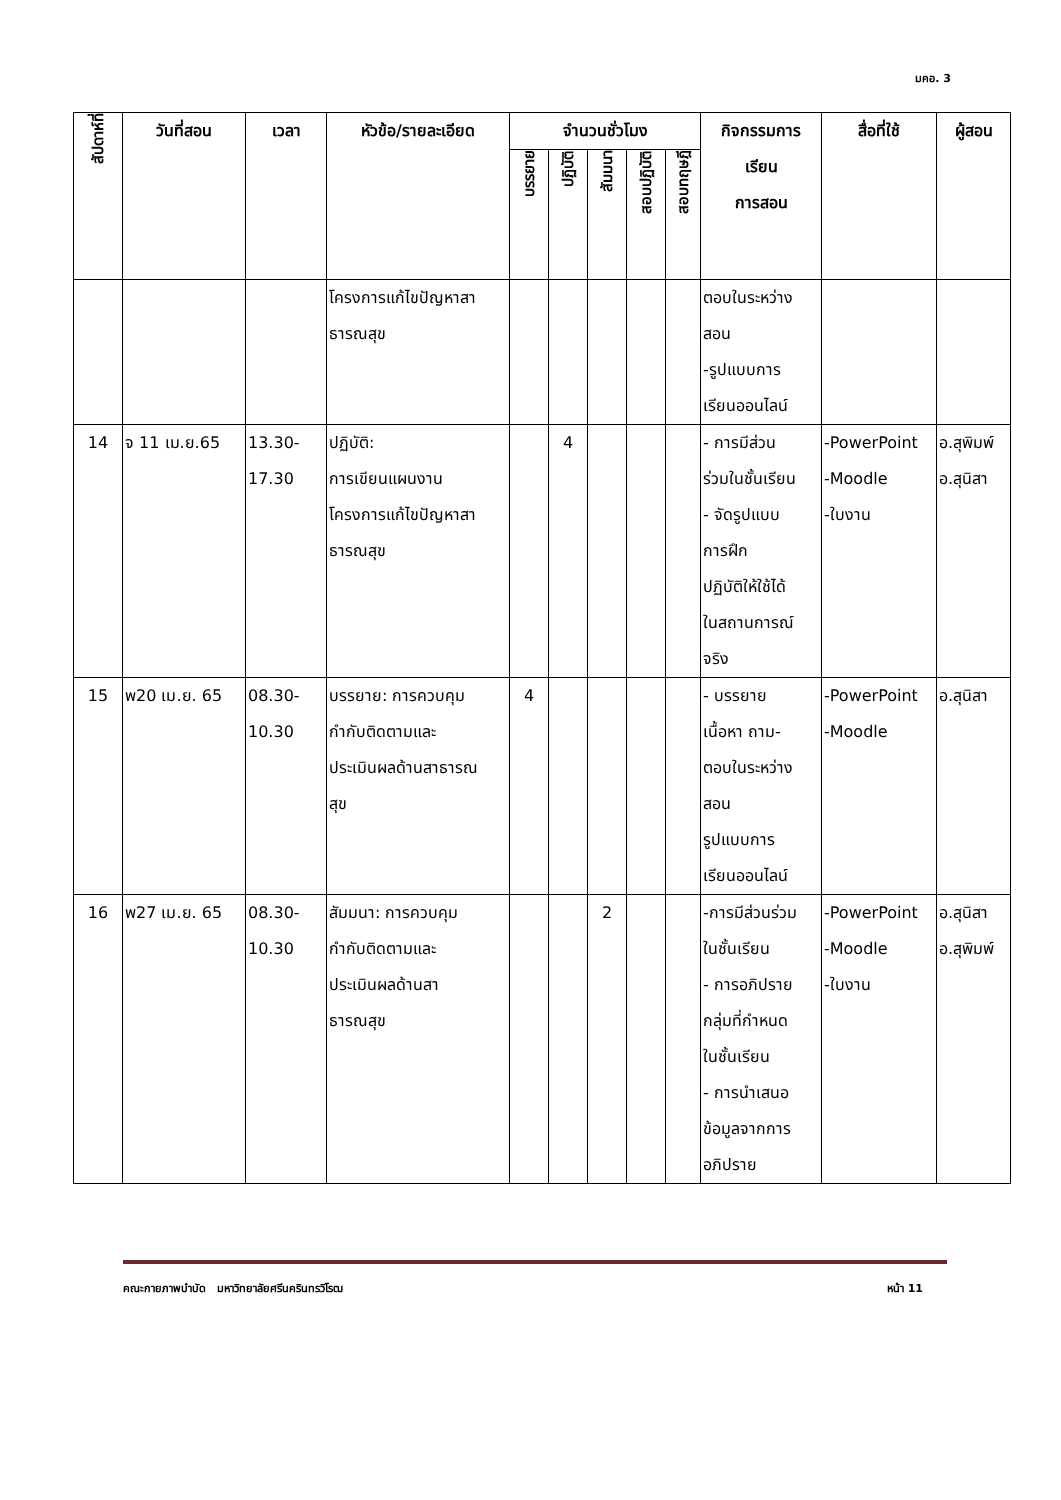มคอ. 3
| สัปดาห์ที่ | วันที่สอน | เวลา | หัวข้อ/รายละเอียด | จำนวนชั่วโมง | | | | | กิจกรรมการ เรียน การสอน | สื่อที่ใช้ | ผู้สอน |
| --- | --- | --- | --- | --- | --- | --- | --- | --- | --- | --- | --- |
| | | | | บรรยาย | ปฏิบัติ | สัมมนา | สอบปฏิบัติ | สอบทฤษฎี | | | |
| | | | โครงการแก้ไขปัญหาสา ธารณสุข | | | | | | ตอบในระหว่าง สอน -รูปแบบการ เรียนออนไลน์ | | |
| 14 | จ 11 เม.ย.65 | 13.30- 17.30 | ปฏิบัติ: การเขียนแผนงาน โครงการแก้ไขปัญหาสา ธารณสุข | | 4 | | | | - การมีส่วน ร่วมในชั้นเรียน - จัดรูปแบบ การฝึก ปฏิบัติให้ใช้ได้ ในสถานการณ์ จริง | -PowerPoint -Moodle -ใบงาน | อ.สุพิมพ์ อ.สุนิสา |
| 15 | พ20 เม.ย. 65 | 08.30- 10.30 | บรรยาย: การควบคุม กำกับติดตามและ ประเมินผลด้านสาธารณ สุข | 4 | | | | | - บรรยาย เนื้อหา ถาม- ตอบในระหว่าง สอน รูปแบบการ เรียนออนไลน์ | -PowerPoint -Moodle | อ.สุนิสา |
| 16 | พ27 เม.ย. 65 | 08.30- 10.30 | สัมมนา: การควบคุม กำกับติดตามและ ประเมินผลด้านสา ธารณสุข | | | 2 | | | -การมีส่วนร่วม ในชั้นเรียน - การอภิปราย กลุ่มที่กำหนด ในชั้นเรียน - การนำเสนอ ข้อมูลจากการ อภิปราย | -PowerPoint -Moodle -ใบงาน | อ.สุนิสา อ.สุพิมพ์ |
คณะกายภาพบำบัด มหาวิทยาลัยศรีนครินทรวิโรฒ หน้า 11